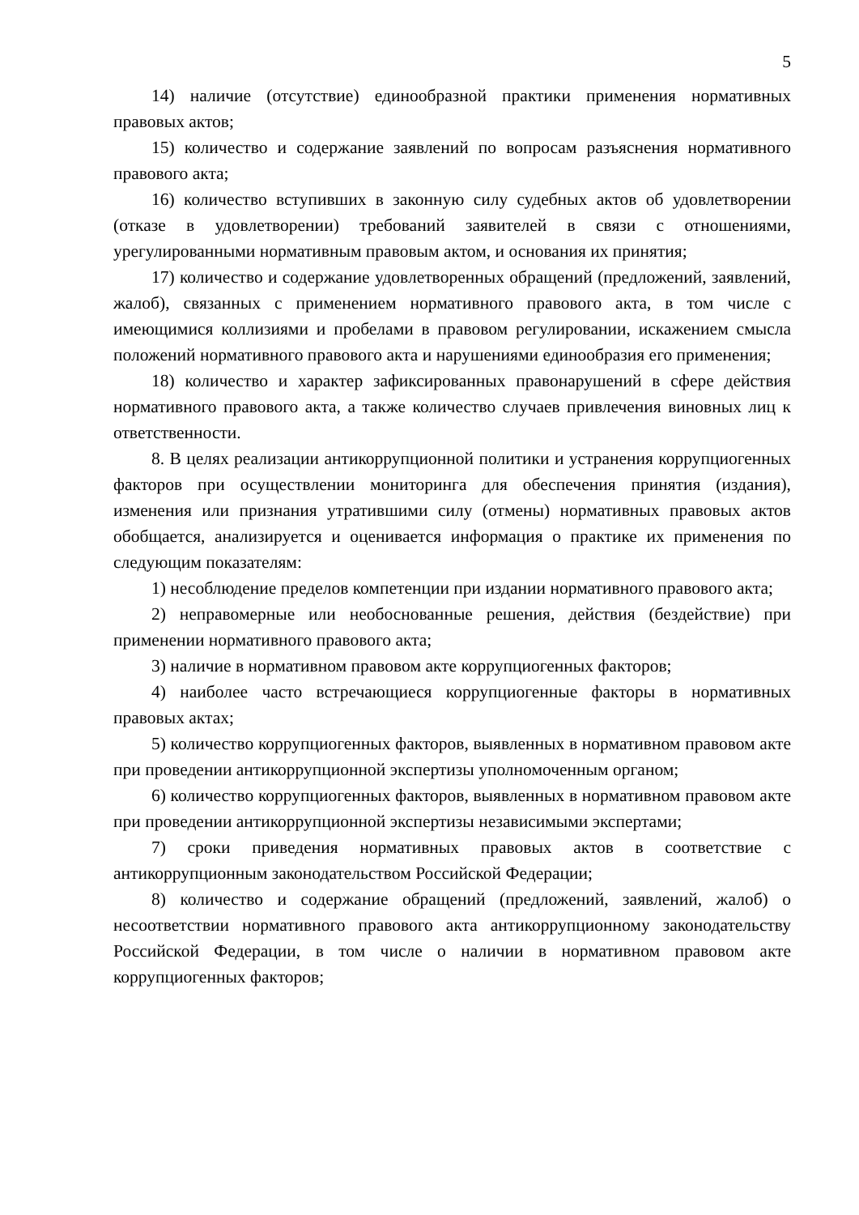5
14) наличие (отсутствие) единообразной практики применения нормативных правовых актов;
15) количество и содержание заявлений по вопросам разъяснения нормативного правового акта;
16) количество вступивших в законную силу судебных актов об удовлетворении (отказе в удовлетворении) требований заявителей в связи с отношениями, урегулированными нормативным правовым актом, и основания их принятия;
17) количество и содержание удовлетворенных обращений (предложений, заявлений, жалоб), связанных с применением нормативного правового акта, в том числе с имеющимися коллизиями и пробелами в правовом регулировании, искажением смысла положений нормативного правового акта и нарушениями единообразия его применения;
18) количество и характер зафиксированных правонарушений в сфере действия нормативного правового акта, а также количество случаев привлечения виновных лиц к ответственности.
8. В целях реализации антикоррупционной политики и устранения коррупциогенных факторов при осуществлении мониторинга для обеспечения принятия (издания), изменения или признания утратившими силу (отмены) нормативных правовых актов обобщается, анализируется и оценивается информация о практике их применения по следующим показателям:
1) несоблюдение пределов компетенции при издании нормативного правового акта;
2) неправомерные или необоснованные решения, действия (бездействие) при применении нормативного правового акта;
3) наличие в нормативном правовом акте коррупциогенных факторов;
4) наиболее часто встречающиеся коррупциогенные факторы в нормативных правовых актах;
5) количество коррупциогенных факторов, выявленных в нормативном правовом акте при проведении антикоррупционной экспертизы уполномоченным органом;
6) количество коррупциогенных факторов, выявленных в нормативном правовом акте при проведении антикоррупционной экспертизы независимыми экспертами;
7) сроки приведения нормативных правовых актов в соответствие с антикоррупционным законодательством Российской Федерации;
8) количество и содержание обращений (предложений, заявлений, жалоб) о несоответствии нормативного правового акта антикоррупционному законодательству Российской Федерации, в том числе о наличии в нормативном правовом акте коррупциогенных факторов;